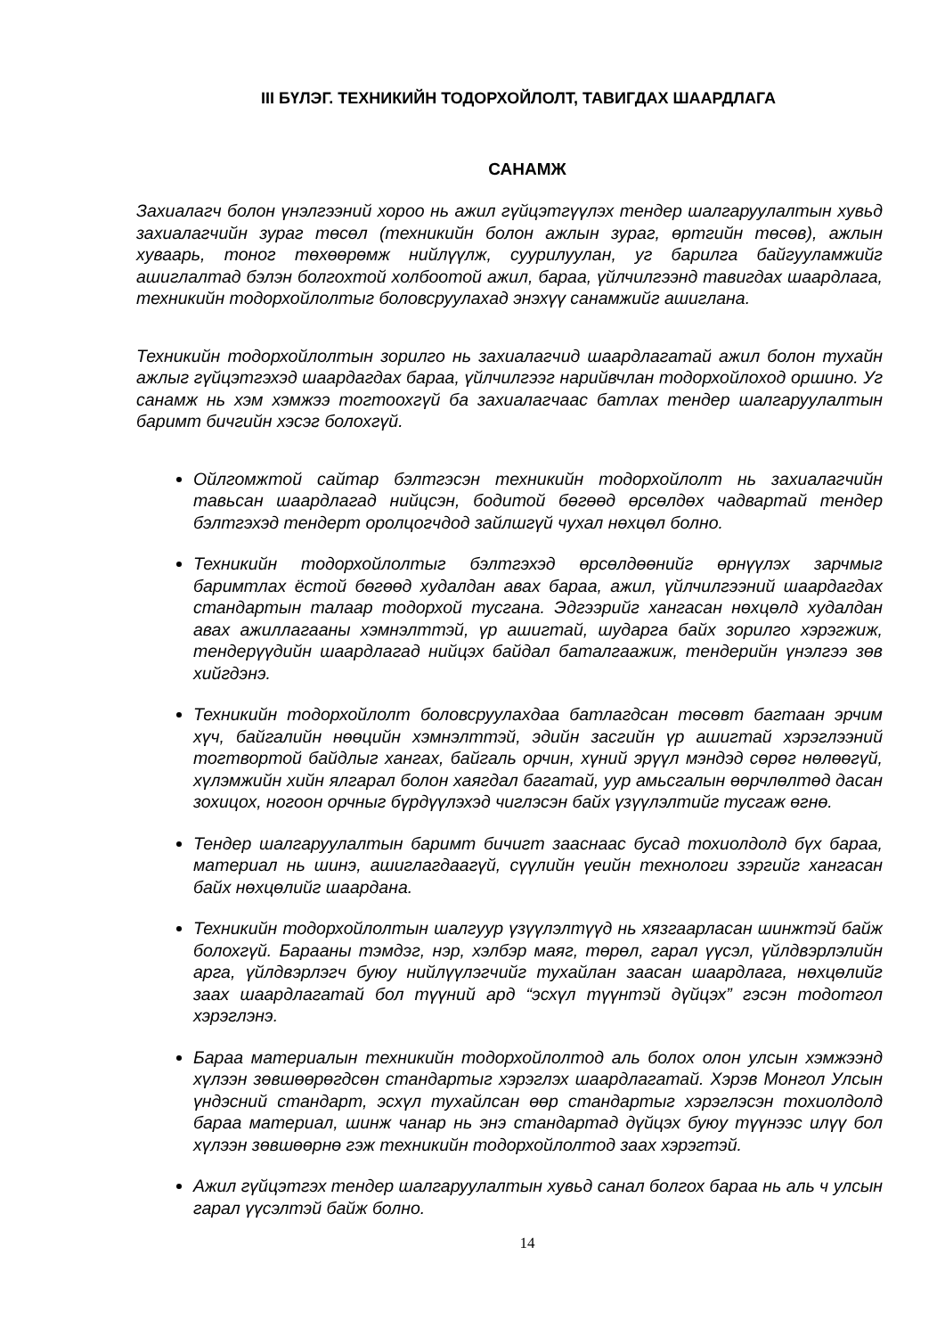III БҮЛЭГ. ТЕХНИКИЙН ТОДОРХОЙЛОЛТ, ТАВИГДАХ ШААРДЛАГА
САНАМЖ
Захиалагч болон үнэлгээний хороо нь ажил гүйцэтгүүлэх тендер шалгаруулалтын хувьд захиалагчийн зураг төсөл (техникийн болон ажлын зураг, өртгийн төсөв), ажлын хуваарь, тоног төхөөрөмж нийлүүлж, суурилуулан, уг барилга байгууламжийг ашиглалтад бэлэн болгохтой холбоотой ажил, бараа, үйлчилгээнд тавигдах шаардлага, техникийн тодорхойлолтыг боловсруулахад энэхүү санамжийг ашиглана.
Техникийн тодорхойлолтын зорилго нь захиалагчид шаардлагатай ажил болон тухайн ажлыг гүйцэтгэхэд шаардагдах бараа, үйлчилгээг нарийвчлан тодорхойлоход оршино. Уг санамж нь хэм хэмжээ тогтоохгүй ба захиалагчаас батлах тендер шалгаруулалтын баримт бичгийн хэсэг болохгүй.
Ойлгомжтой сайтар бэлтгэсэн техникийн тодорхойлолт нь захиалагчийн тавьсан шаардлагад нийцсэн, бодитой бөгөөд өрсөлдөх чадвартай тендер бэлтгэхэд тендерт оролцогчдод зайлшгүй чухал нөхцөл болно.
Техникийн тодорхойлолтыг бэлтгэхэд өрсөлдөөнийг өрнүүлэх зарчмыг баримтлах ёстой бөгөөд худалдан авах бараа, ажил, үйлчилгээний шаардагдах стандартын талаар тодорхой тусгана. Эдгээрийг хангасан нөхцөлд худалдан авах ажиллагааны хэмнэлттэй, үр ашигтай, шударга байх зорилго хэрэгжиж, тендерүүдийн шаардлагад нийцэх байдал баталгаажиж, тендерийн үнэлгээ зөв хийгдэнэ.
Техникийн тодорхойлолт боловсруулахдаа батлагдсан төсөвт багтаан эрчим хүч, байгалийн нөөцийн хэмнэлттэй, эдийн засгийн үр ашигтай хэрэглээний тогтвортой байдлыг хангах, байгаль орчин, хүний эрүүл мэндэд сөрөг нөлөөгүй, хүлэмжийн хийн ялгарал болон хаягдал багатай, уур амьсгалын өөрчлөлтөд дасан зохицох, ногоон орчныг бүрдүүлэхэд чиглэсэн байх үзүүлэлтийг тусгаж өгнө.
Тендер шалгаруулалтын баримт бичигт зааснаас бусад тохиолдолд бүх бараа, материал нь шинэ, ашиглагдаагүй, сүүлийн үеийн технологи зэргийг хангасан байх нөхцөлийг шаардана.
Техникийн тодорхойлолтын шалгуур үзүүлэлтүүд нь хязгаарласан шинжтэй байж болохгүй. Барааны тэмдэг, нэр, хэлбэр маяг, төрөл, гарал үүсэл, үйлдвэрлэлийн арга, үйлдвэрлэгч буюу нийлүүлэгчийг тухайлан заасан шаардлага, нөхцөлийг заах шаардлагатай бол түүний ард “эсхүл түүнтэй дүйцэх” гэсэн тодотгол хэрэглэнэ.
Бараа материалын техникийн тодорхойлолтод аль болох олон улсын хэмжээнд хүлээн зөвшөөрөгдсөн стандартыг хэрэглэх шаардлагатай. Хэрэв Монгол Улсын үндэсний стандарт, эсхүл тухайлсан өөр стандартыг хэрэглэсэн тохиолдолд бараа материал, шинж чанар нь энэ стандартад дүйцэх буюу түүнээс илүү бол хүлээн зөвшөөрнө гэж техникийн тодорхойлолтод заах хэрэгтэй.
Ажил гүйцэтгэх тендер шалгаруулалтын хувьд санал болгох бараа нь аль ч улсын гарал үүсэлтэй байж болно.
14